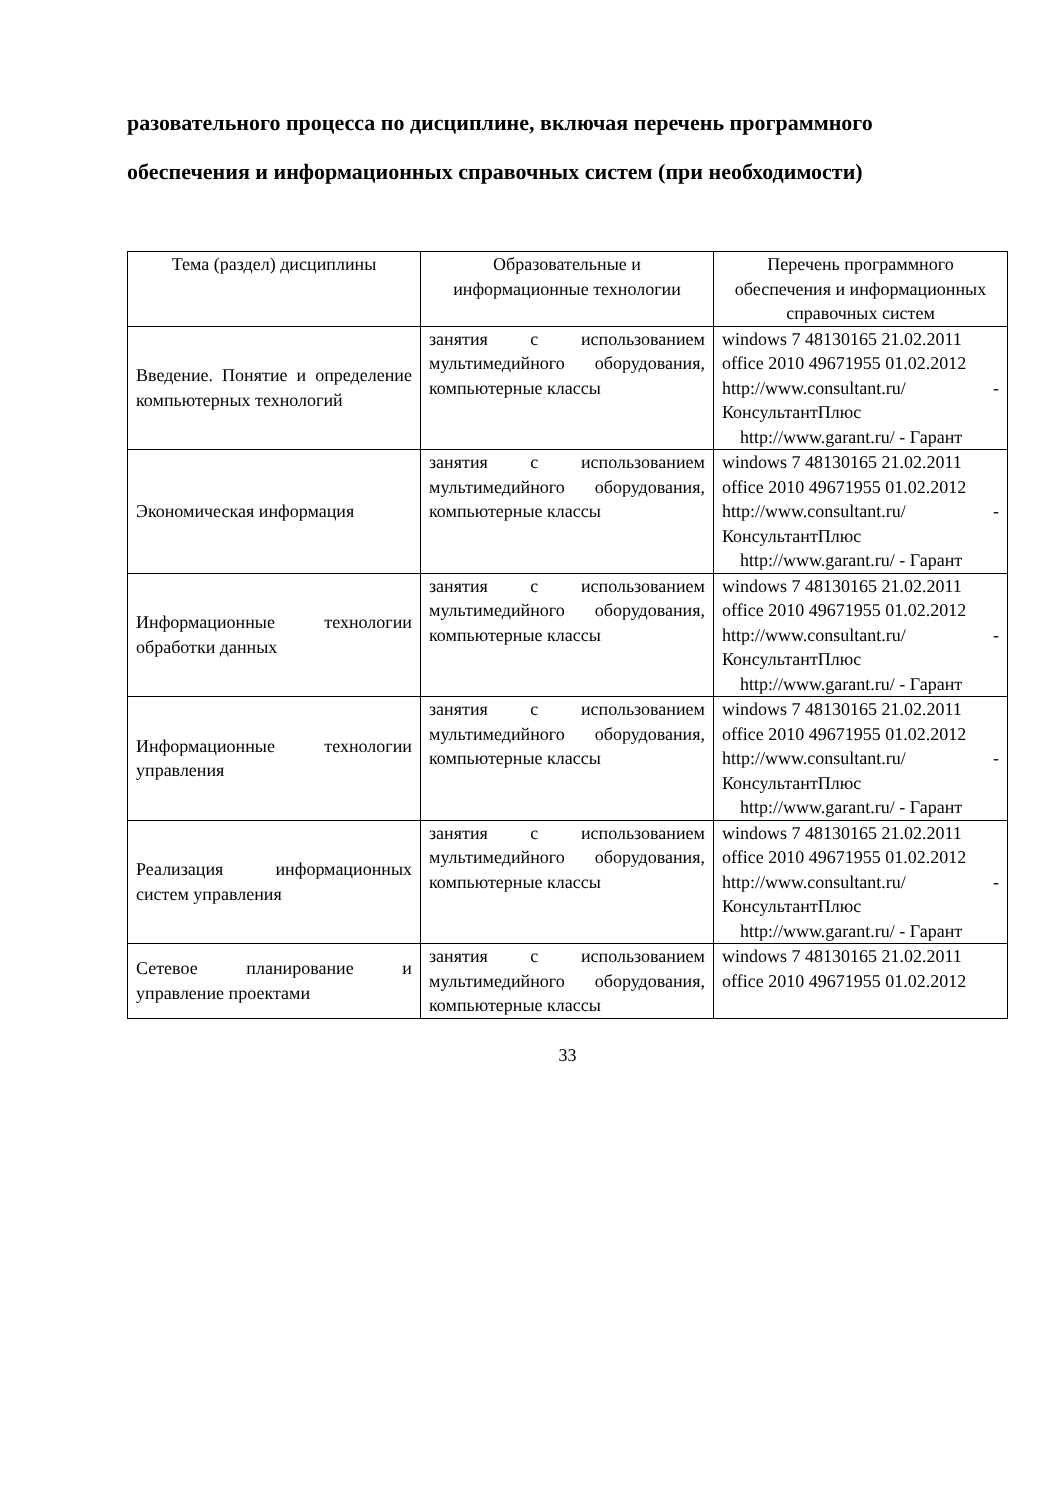разовательного процесса по дисциплине, включая перечень программного обеспечения и информационных справочных систем (при необходимости)
| Тема (раздел) дисциплины | Образовательные и информационные технологии | Перечень программного обеспечения и информационных справочных систем |
| --- | --- | --- |
| Введение. Понятие и определение компьютерных технологий | занятия с использованием мультимедийного оборудования, компьютерные классы | windows 7 48130165 21.02.2011 office 2010 49671955 01.02.2012 http://www.consultant.ru/ - КонсультантПлюс http://www.garant.ru/ - Гарант |
| Экономическая информация | занятия с использованием мультимедийного оборудования, компьютерные классы | windows 7 48130165 21.02.2011 office 2010 49671955 01.02.2012 http://www.consultant.ru/ - КонсультантПлюс http://www.garant.ru/ - Гарант |
| Информационные технологии обработки данных | занятия с использованием мультимедийного оборудования, компьютерные классы | windows 7 48130165 21.02.2011 office 2010 49671955 01.02.2012 http://www.consultant.ru/ - КонсультантПлюс http://www.garant.ru/ - Гарант |
| Информационные технологии управления | занятия с использованием мультимедийного оборудования, компьютерные классы | windows 7 48130165 21.02.2011 office 2010 49671955 01.02.2012 http://www.consultant.ru/ - КонсультантПлюс http://www.garant.ru/ - Гарант |
| Реализация информационных систем управления | занятия с использованием мультимедийного оборудования, компьютерные классы | windows 7 48130165 21.02.2011 office 2010 49671955 01.02.2012 http://www.consultant.ru/ - КонсультантПлюс http://www.garant.ru/ - Гарант |
| Сетевое планирование и управление проектами | занятия с использованием мультимедийного оборудования, компьютерные классы | windows 7 48130165 21.02.2011 office 2010 49671955 01.02.2012 |
33